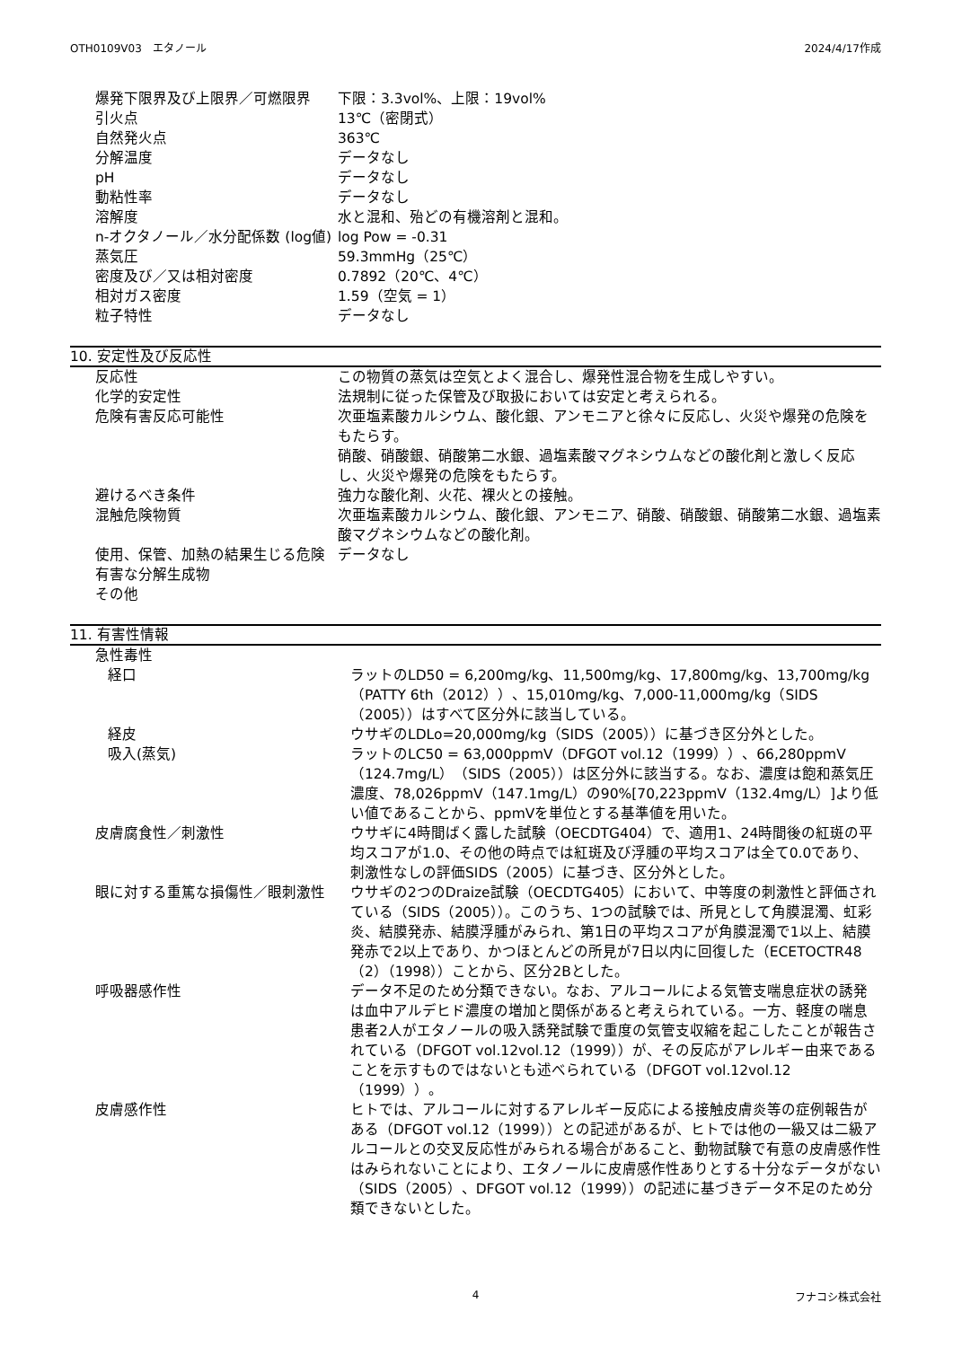OTH0109V03　エタノール 2024/4/17作成
| 爆発下限界及び上限界／可燃限界 | 下限：3.3vol%、上限：19vol% |
| 引火点 | 13℃（密閉式） |
| 自然発火点 | 363℃ |
| 分解温度 | データなし |
| pH | データなし |
| 動粘性率 | データなし |
| 溶解度 | 水と混和、殆どの有機溶剤と混和。 |
| n-オクタノール／水分配係数 (log値) | log Pow = -0.31 |
| 蒸気圧 | 59.3mmHg（25℃） |
| 密度及び／又は相対密度 | 0.7892（20℃、4℃） |
| 相対ガス密度 | 1.59（空気 = 1） |
| 粒子特性 | データなし |
10. 安定性及び反応性
| 反応性 | この物質の蒸気は空気とよく混合し、爆発性混合物を生成しやすい。 |
| 化学的安定性 | 法規制に従った保管及び取扱においては安定と考えられる。 |
| 危険有害反応可能性 | 次亜塩素酸カルシウム、酸化銀、アンモニアと徐々に反応し、火災や爆発の危険をもたらす。 硝酸、硝酸銀、硝酸第二水銀、過塩素酸マグネシウムなどの酸化剤と激しく反応し、火災や爆発の危険をもたらす。 |
| 避けるべき条件 | 強力な酸化剤、火花、裸火との接触。 |
| 混触危険物質 | 次亜塩素酸カルシウム、酸化銀、アンモニア、硝酸、硝酸銀、硝酸第二水銀、過塩素酸マグネシウムなどの酸化剤。 |
| 使用、保管、加熱の結果生じる危険有害な分解生成物 | データなし |
| その他 | |
11. 有害性情報
| 急性毒性 | |
| 経口 | ラットのLD50 = 6,200mg/kg、11,500mg/kg、17,800mg/kg、13,700mg/kg（PATTY 6th（2012））、15,010mg/kg、7,000-11,000mg/kg（SIDS（2005））はすべて区分外に該当している。 |
| 経皮 | ウサギのLDLo=20,000mg/kg（SIDS（2005））に基づき区分外とした。 |
| 吸入(蒸気) | ラットのLC50 = 63,000ppmV（DFGOT vol.12（1999））、66,280ppmV（124.7mg/L）（SIDS（2005））は区分外に該当する。なお、濃度は飽和蒸気圧濃度、78,026ppmV（147.1mg/L）の90%[70,223ppmV（132.4mg/L）]より低い値であることから、ppmVを単位とする基準値を用いた。 |
| 皮膚腐食性／刺激性 | ウサギに4時間ばく露した試験（OECDTG404）で、適用1、24時間後の紅斑の平均スコアが1.0、その他の時点では紅斑及び浮腫の平均スコアは全て0.0であり、刺激性なしの評価SIDS（2005）に基づき、区分外とした。 |
| 眼に対する重篤な損傷性／眼刺激性 | ウサギの2つのDraize試験（OECDTG405）において、中等度の刺激性と評価されている（SIDS（2005））。このうち、1つの試験では、所見として角膜混濁、虹彩炎、結膜発赤、結膜浮腫がみられ、第1日の平均スコアが角膜混濁で1以上、結膜発赤で2以上であり、かつほとんどの所見が7日以内に回復した（ECETOCTR48（2）（1998））ことから、区分2Bとした。 |
| 呼吸器感作性 | データ不足のため分類できない。なお、アルコールによる気管支喘息症状の誘発は血中アルデヒド濃度の増加と関係があると考えられている。一方、軽度の喘息患者2人がエタノールの吸入誘発試験で重度の気管支収縮を起こしたことが報告されている（DFGOT vol.12vol.12（1999））が、その反応がアレルギー由来であることを示すものではないとも述べられている（DFGOT vol.12vol.12（1999））。 |
| 皮膚感作性 | ヒトでは、アルコールに対するアレルギー反応による接触皮膚炎等の症例報告がある（DFGOT vol.12（1999））との記述があるが、ヒトでは他の一級又は二級アルコールとの交叉反応性がみられる場合があること、動物試験で有意の皮膚感作性はみられないことにより、エタノールに皮膚感作性ありとする十分なデータがない（SIDS（2005）、DFGOT vol.12（1999））の記述に基づきデータ不足のため分類できないとした。 |
4 フナコシ株式会社